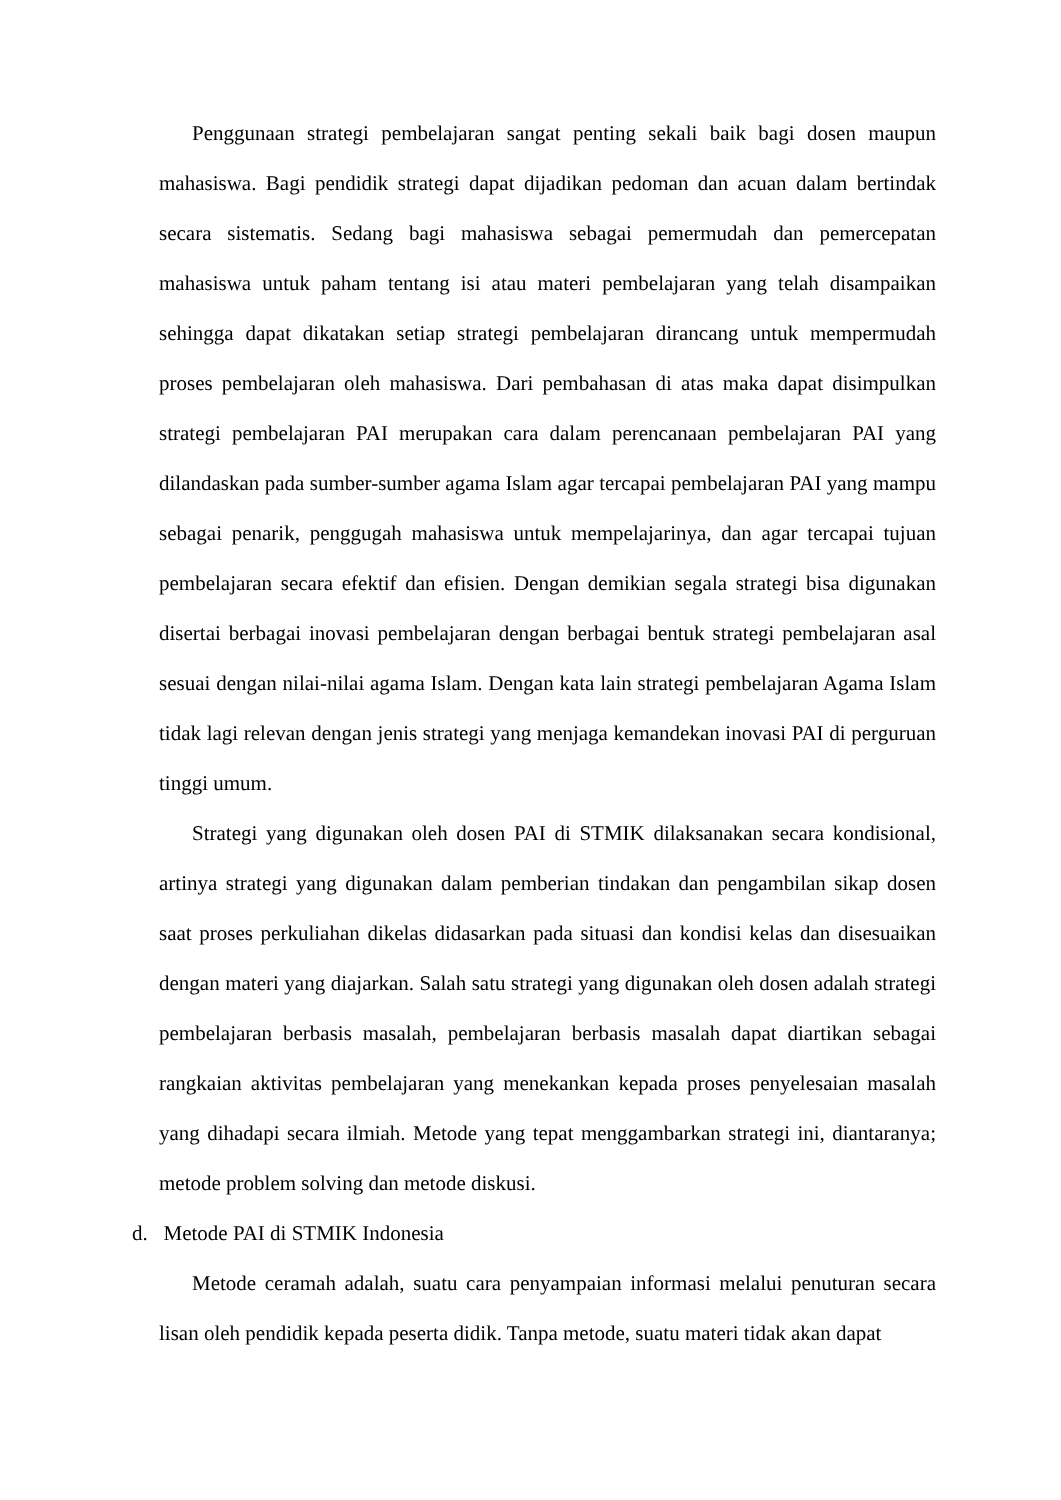Penggunaan strategi pembelajaran sangat penting sekali baik bagi dosen maupun mahasiswa. Bagi pendidik strategi dapat dijadikan pedoman dan acuan dalam bertindak secara sistematis. Sedang bagi mahasiswa sebagai pemermudah dan pemercepatan mahasiswa untuk paham tentang isi atau materi pembelajaran yang telah disampaikan sehingga dapat dikatakan setiap strategi pembelajaran dirancang untuk mempermudah proses pembelajaran oleh mahasiswa. Dari pembahasan di atas maka dapat disimpulkan strategi pembelajaran PAI merupakan cara dalam perencanaan pembelajaran PAI yang dilandaskan pada sumber-sumber agama Islam agar tercapai pembelajaran PAI yang mampu sebagai penarik, penggugah mahasiswa untuk mempelajarinya, dan agar tercapai tujuan pembelajaran secara efektif dan efisien. Dengan demikian segala strategi bisa digunakan disertai berbagai inovasi pembelajaran dengan berbagai bentuk strategi pembelajaran asal sesuai dengan nilai-nilai agama Islam. Dengan kata lain strategi pembelajaran Agama Islam tidak lagi relevan dengan jenis strategi yang menjaga kemandekan inovasi PAI di perguruan tinggi umum.
Strategi yang digunakan oleh dosen PAI di STMIK dilaksanakan secara kondisional, artinya strategi yang digunakan dalam pemberian tindakan dan pengambilan sikap dosen saat proses perkuliahan dikelas didasarkan pada situasi dan kondisi kelas dan disesuaikan dengan materi yang diajarkan. Salah satu strategi yang digunakan oleh dosen adalah strategi pembelajaran berbasis masalah, pembelajaran berbasis masalah dapat diartikan sebagai rangkaian aktivitas pembelajaran yang menekankan kepada proses penyelesaian masalah yang dihadapi secara ilmiah. Metode yang tepat menggambarkan strategi ini, diantaranya; metode problem solving dan metode diskusi.
d. Metode PAI di STMIK Indonesia
Metode ceramah adalah, suatu cara penyampaian informasi melalui penuturan secara lisan oleh pendidik kepada peserta didik. Tanpa metode, suatu materi tidak akan dapat